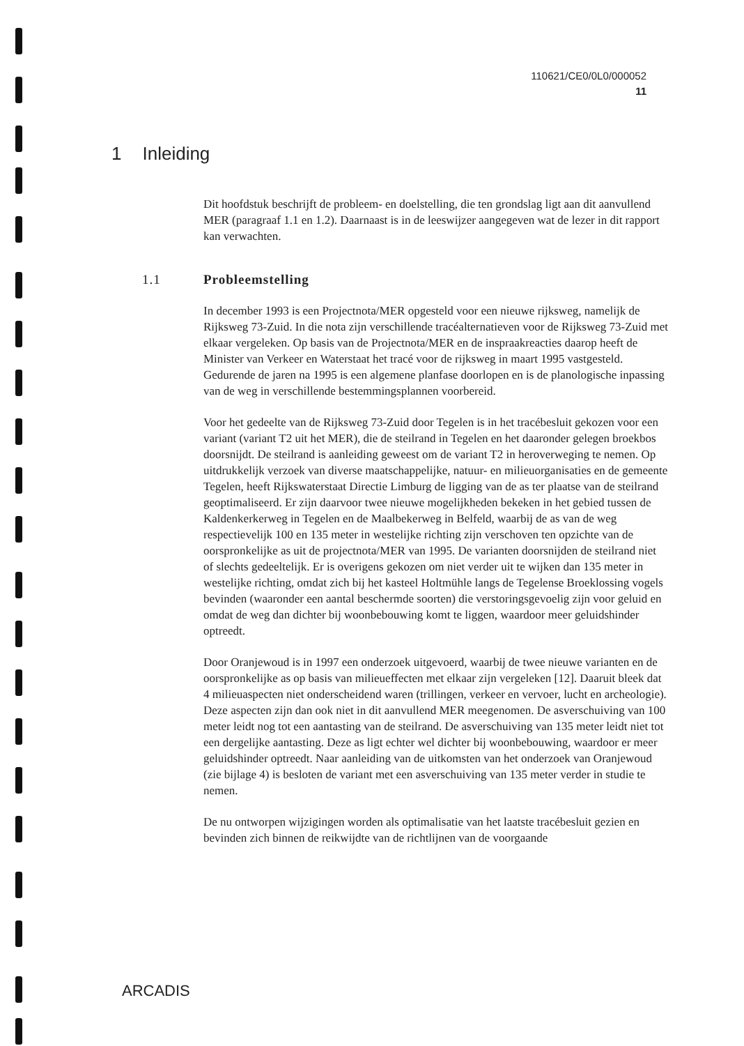110621/CE0/0L0/000052
11
1 Inleiding
Dit hoofdstuk beschrijft de probleem- en doelstelling, die ten grondslag ligt aan dit aanvullend MER (paragraaf 1.1 en 1.2). Daarnaast is in de leeswijzer aangegeven wat de lezer in dit rapport kan verwachten.
1.1 Probleemstelling
In december 1993 is een Projectnota/MER opgesteld voor een nieuwe rijksweg, namelijk de Rijksweg 73-Zuid. In die nota zijn verschillende tracéalternatieven voor de Rijksweg 73-Zuid met elkaar vergeleken. Op basis van de Projectnota/MER en de inspraakreacties daarop heeft de Minister van Verkeer en Waterstaat het tracé voor de rijksweg in maart 1995 vastgesteld. Gedurende de jaren na 1995 is een algemene planfase doorlopen en is de planologische inpassing van de weg in verschillende bestemmingsplannen voorbereid.
Voor het gedeelte van de Rijksweg 73-Zuid door Tegelen is in het tracébesluit gekozen voor een variant (variant T2 uit het MER), die de steilrand in Tegelen en het daaronder gelegen broekbos doorsnijdt. De steilrand is aanleiding geweest om de variant T2 in heroverweging te nemen. Op uitdrukkelijk verzoek van diverse maatschappelijke, natuur- en milieuorganisaties en de gemeente Tegelen, heeft Rijkswaterstaat Directie Limburg de ligging van de as ter plaatse van de steilrand geoptimaliseerd. Er zijn daarvoor twee nieuwe mogelijkheden bekeken in het gebied tussen de Kaldenkerkerweg in Tegelen en de Maalbekerweg in Belfeld, waarbij de as van de weg respectievelijk 100 en 135 meter in westelijke richting zijn verschoven ten opzichte van de oorspronkelijke as uit de projectnota/MER van 1995. De varianten doorsnijden de steilrand niet of slechts gedeeltelijk. Er is overigens gekozen om niet verder uit te wijken dan 135 meter in westelijke richting, omdat zich bij het kasteel Holtmühle langs de Tegelense Broeklossing vogels bevinden (waaronder een aantal beschermde soorten) die verstoringsgevoelig zijn voor geluid en omdat de weg dan dichter bij woonbebouwing komt te liggen, waardoor meer geluidshinder optreedt.
Door Oranjewoud is in 1997 een onderzoek uitgevoerd, waarbij de twee nieuwe varianten en de oorspronkelijke as op basis van milieueffecten met elkaar zijn vergeleken [12]. Daaruit bleek dat 4 milieuaspecten niet onderscheidend waren (trillingen, verkeer en vervoer, lucht en archeologie). Deze aspecten zijn dan ook niet in dit aanvullend MER meegenomen. De asverschuiving van 100 meter leidt nog tot een aantasting van de steilrand. De asverschuiving van 135 meter leidt niet tot een dergelijke aantasting. Deze as ligt echter wel dichter bij woonbebouwing, waardoor er meer geluidshinder optreedt. Naar aanleiding van de uitkomsten van het onderzoek van Oranjewoud (zie bijlage 4) is besloten de variant met een asverschuiving van 135 meter verder in studie te nemen.
De nu ontworpen wijzigingen worden als optimalisatie van het laatste tracébesluit gezien en bevinden zich binnen de reikwijdte van de richtlijnen van de voorgaande
ARCADIS